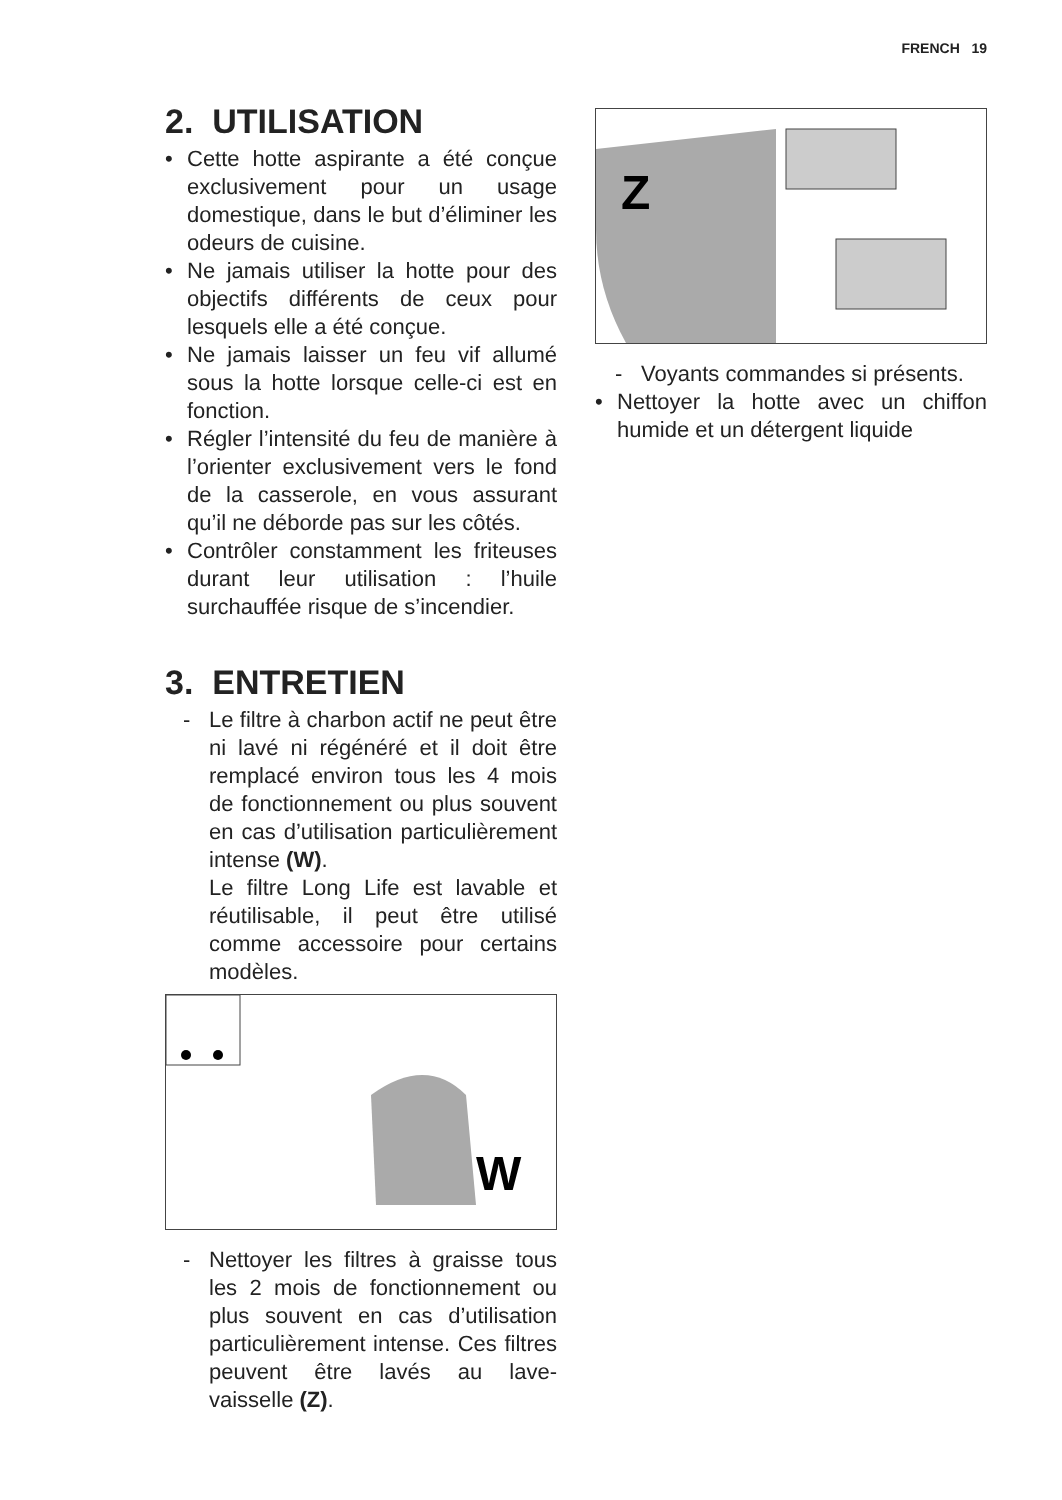FRENCH 19
2. UTILISATION
• Cette hotte aspirante a été conçue exclusivement pour un usage domestique, dans le but d’éliminer les odeurs de cuisine.
• Ne jamais utiliser la hotte pour des objectifs différents de ceux pour lesquels elle a été conçue.
• Ne jamais laisser un feu vif allumé sous la hotte lorsque celle-ci est en fonction.
• Régler l’intensité du feu de manière à l’orienter exclusivement vers le fond de la casserole, en vous assurant qu’il ne déborde pas sur les côtés.
• Contrôler constamment les friteuses durant leur utilisation : l’huile surchauffée risque de s’incendier.
3. ENTRETIEN
- Le filtre à charbon actif ne peut être ni lavé ni régénéré et il doit être remplacé environ tous les 4 mois de fonctionnement ou plus souvent en cas d’utilisation particulièrement intense (W).
Le filtre Long Life est lavable et réutilisable, il peut être utilisé comme accessoire pour certains modèles.
W
- Nettoyer les filtres à graisse tous les 2 mois de fonctionnement ou plus souvent en cas d’utilisation particulièrement intense. Ces filtres peuvent être lavés au lave-vaisselle (Z).
Z
- Voyants commandes si présents.
• Nettoyer la hotte avec un chiffon humide et un détergent liquide